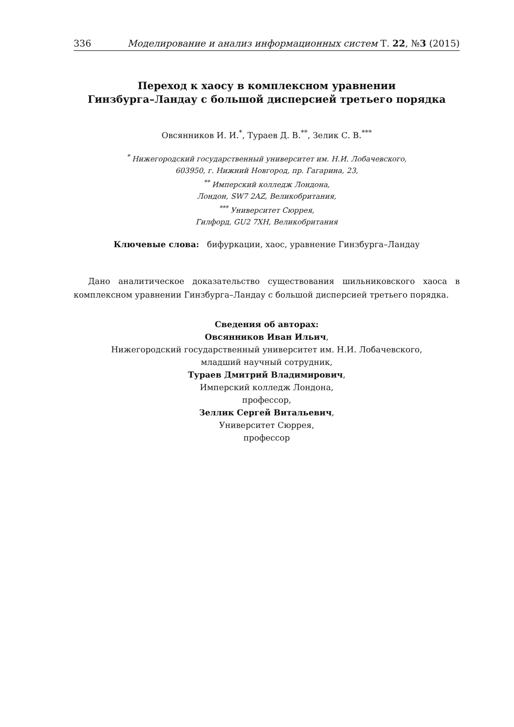336 Моделирование и анализ информационных систем Т. 22, №3 (2015)
Переход к хаосу в комплексном уравнении
Гинзбурга–Ландау с большой дисперсией третьего порядка
Овсянников И. И.<sup>*</sup>, Тураев Д. В.<sup>**</sup>, Зелик С. В.<sup>***</sup>
<sup>*</sup> Нижегородский государственный университет им. Н.И. Лобачевского,
603950, г. Нижний Новгород, пр. Гагарина, 23,
<sup>**</sup> Имперский колледж Лондона,
Лондон, SW7 2AZ, Великобритания,
<sup>***</sup> Университет Сюррея,
Гилфорд, GU2 7XH, Великобритания
Ключевые слова: бифуркации, хаос, уравнение Гинзбурга–Ландау
Дано аналитическое доказательство существования шильниковского хаоса в комплексном уравнении Гинзбурга–Ландау с большой дисперсией третьего порядка.
Сведения об авторах:
Овсянников Иван Ильич,
Нижегородский государственный университет им. Н.И. Лобачевского,
младший научный сотрудник,
Тураев Дмитрий Владимирович,
Имперский колледж Лондона,
профессор,
Зеллик Сергей Витальевич,
Университет Сюррея,
профессор